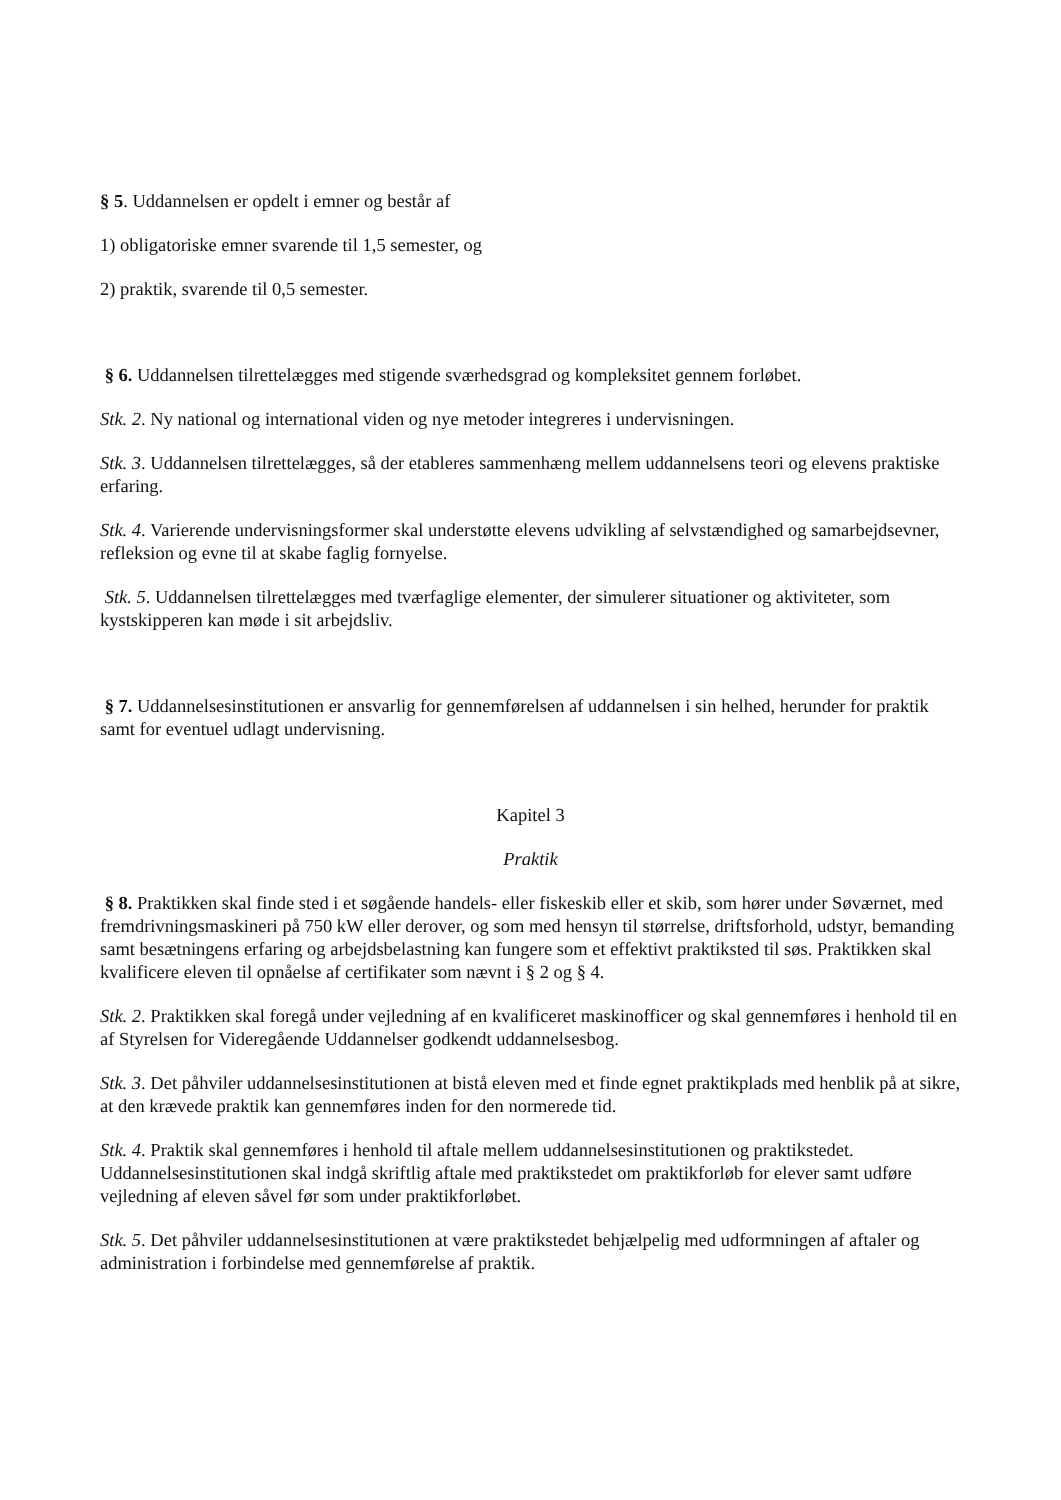§ 5. Uddannelsen er opdelt i emner og består af
1) obligatoriske emner svarende til 1,5 semester, og
2) praktik, svarende til 0,5 semester.
§ 6. Uddannelsen tilrettelægges med stigende sværhedsgrad og kompleksitet gennem forløbet.
Stk. 2. Ny national og international viden og nye metoder integreres i undervisningen.
Stk. 3. Uddannelsen tilrettelægges, så der etableres sammenhæng mellem uddannelsens teori og elevens praktiske erfaring.
Stk. 4. Varierende undervisningsformer skal understøtte elevens udvikling af selvstændighed og samarbejdsevner, refleksion og evne til at skabe faglig fornyelse.
Stk. 5. Uddannelsen tilrettelægges med tværfaglige elementer, der simulerer situationer og aktiviteter, som kystskipperen kan møde i sit arbejdsliv.
§ 7. Uddannelsesinstitutionen er ansvarlig for gennemførelsen af uddannelsen i sin helhed, herunder for praktik samt for eventuel udlagt undervisning.
Kapitel 3
Praktik
§ 8. Praktikken skal finde sted i et søgående handels- eller fiskeskib eller et skib, som hører under Søværnet, med fremdrivningsmaskineri på 750 kW eller derover, og som med hensyn til størrelse, driftsforhold, udstyr, bemanding samt besætningens erfaring og arbejdsbelastning kan fungere som et effektivt praktiksted til søs. Praktikken skal kvalificere eleven til opnåelse af certifikater som nævnt i § 2 og § 4.
Stk. 2. Praktikken skal foregå under vejledning af en kvalificeret maskinofficer og skal gennemføres i henhold til en af Styrelsen for Videregående Uddannelser godkendt uddannelsesbog.
Stk. 3. Det påhviler uddannelsesinstitutionen at bistå eleven med et finde egnet praktikplads med henblik på at sikre, at den krævede praktik kan gennemføres inden for den normerede tid.
Stk. 4. Praktik skal gennemføres i henhold til aftale mellem uddannelsesinstitutionen og praktikstedet. Uddannelsesinstitutionen skal indgå skriftlig aftale med praktikstedet om praktikforløb for elever samt udføre vejledning af eleven såvel før som under praktikforløbet.
Stk. 5. Det påhviler uddannelsesinstitutionen at være praktikstedet behjælpelig med udformningen af aftaler og administration i forbindelse med gennemførelse af praktik.